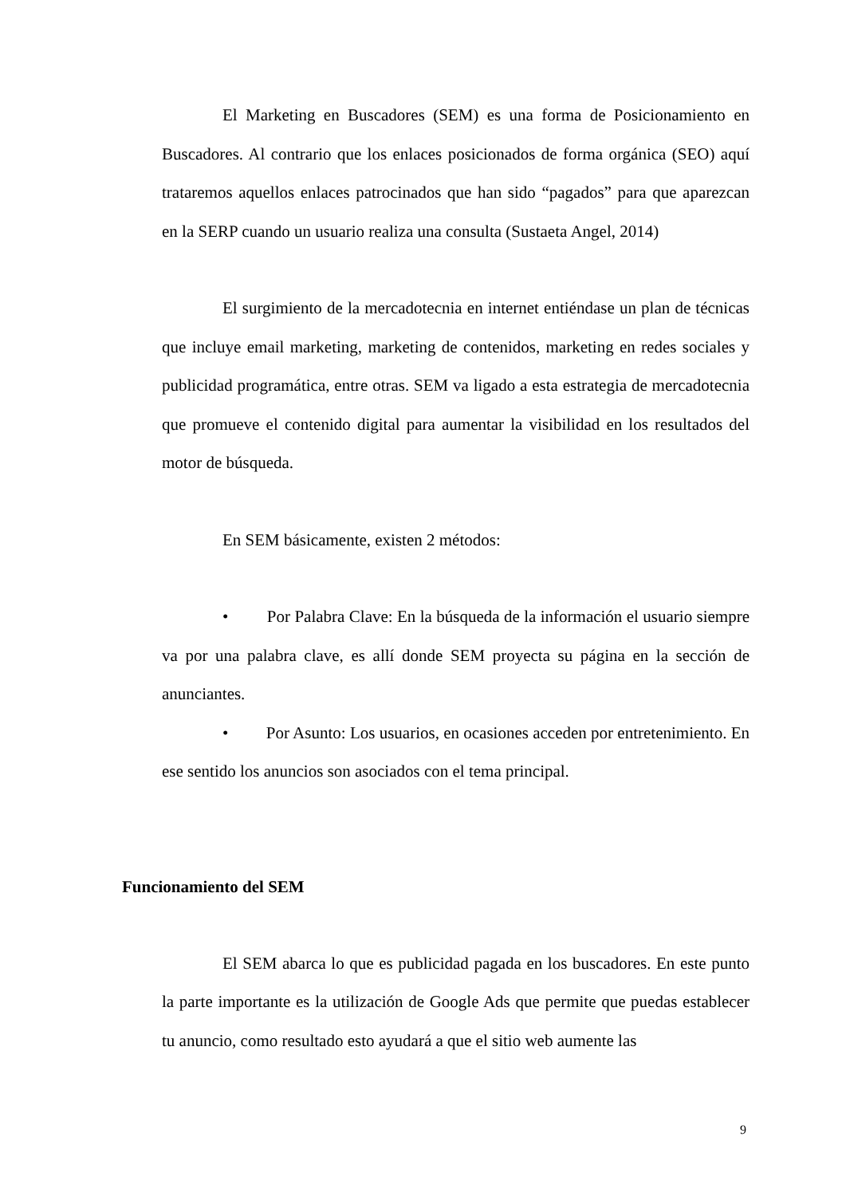El Marketing en Buscadores (SEM) es una forma de Posicionamiento en Buscadores. Al contrario que los enlaces posicionados de forma orgánica (SEO) aquí trataremos aquellos enlaces patrocinados que han sido “pagados” para que aparezcan en la SERP cuando un usuario realiza una consulta (Sustaeta Angel, 2014)
El surgimiento de la mercadotecnia en internet entiéndase un plan de técnicas que incluye email marketing, marketing de contenidos, marketing en redes sociales y publicidad programática, entre otras. SEM va ligado a esta estrategia de mercadotecnia que promueve el contenido digital para aumentar la visibilidad en los resultados del motor de búsqueda.
En SEM básicamente, existen 2 métodos:
• Por Palabra Clave: En la búsqueda de la información el usuario siempre va por una palabra clave, es allí donde SEM proyecta su página en la sección de anunciantes.
• Por Asunto: Los usuarios, en ocasiones acceden por entretenimiento. En ese sentido los anuncios son asociados con el tema principal.
Funcionamiento del SEM
El SEM abarca lo que es publicidad pagada en los buscadores. En este punto la parte importante es la utilización de Google Ads que permite que puedas establecer tu anuncio, como resultado esto ayudará a que el sitio web aumente las
9